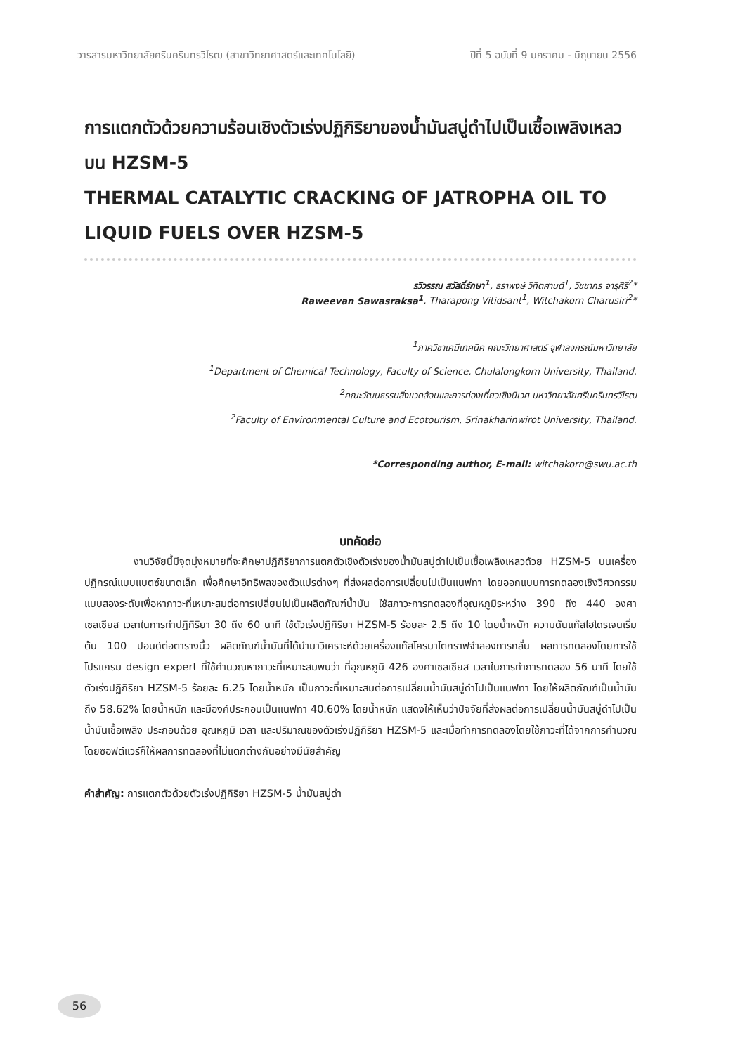วารสารมหาวิทยาลัยศรีนครินทรวิโรฒ (สาขาวิทยาศาสตร์และเทคโนโลยี) ปีที่ 5 ฉบับที่ 9 มกราคม - มิถุนายน 2556
การแตกตัวด้วยความร้อนเชิงตัวเร่งปฏิกิริยาของน้ำมันสบู่ดำไปเป็นเชื้อเพลิงเหลวบน HZSM-5
THERMAL CATALYTIC CRACKING OF JATROPHA OIL TO LIQUID FUELS OVER HZSM-5
รวิวรรณ สวัสดิ์รักษา<sup>1</sup>, ธราพงษ์ วิทิตศานต์<sup>1</sup>, วิชชากร จารุศิริ<sup>2</sup>*
Raweevan Sawasraksa<sup>1</sup>, Tharapong Vitidsant<sup>1</sup>, Witchakorn Charusiri<sup>2</sup>*
<sup>1</sup> ภาควิชาเคมีเทคนิค คณะวิทยาศาสตร์ จุฬาลงกรณ์มหาวิทยาลัย
<sup>1</sup> Department of Chemical Technology, Faculty of Science, Chulalongkorn University, Thailand.
<sup>2</sup> คณะวัฒนธรรมสิ่งแวดล้อมและการท่องเที่ยวเชิงนิเวศ มหาวิทยาลัยศรีนครินทรวิโรฒ
<sup>2</sup> Faculty of Environmental Culture and Ecotourism, Srinakharinwirot University, Thailand.
*Corresponding author, E-mail: witchakorn@swu.ac.th
บทคัดย่อ
งานวิจัยนี้มีจุดมุ่งหมายที่จะศึกษาปฏิกิริยาการแตกตัวเชิงตัวเร่งของน้ำมันสบู่ดำไปเป็นเชื้อเพลิงเหลวด้วย HZSM-5 บนเครื่องปฏิกรณ์แบบแบตซ์ขนาดเล็ก เพื่อศึกษาอิทธิพลของตัวแปรต่างๆ ที่ส่งผลต่อการเปลี่ยนไปเป็นแนฟทา โดยออกแบบการทดลองเชิงวิศวกรรมแบบสองระดับเพื่อหาภาวะที่เหมาะสมต่อการเปลี่ยนไปเป็นผลิตภัณฑ์น้ำมัน ใช้สภาวะการทดลองที่อุณหภูมิระหว่าง 390 ถึง 440 องศาเซลเซียส เวลาในการทำปฏิกิริยา 30 ถึง 60 นาที ใช้ตัวเร่งปฏิกิริยา HZSM-5 ร้อยละ 2.5 ถึง 10 โดยน้ำหนัก ความดันแก๊สไฮโดรเจนเริ่มต้น 100 ปอนด์ต่อตารางนิ้ว ผลิตภัณฑ์น้ำมันที่ได้นำมาวิเคราะห์ด้วยเครื่องแก๊สโครมาโตกราฟจำลองการกลั่น ผลการทดลองโดยการใช้โปรแกรม design expert ที่ใช้คำนวณหาภาวะที่เหมาะสมพบว่า ที่อุณหภูมิ 426 องศาเซลเซียส เวลาในการทำการทดลอง 56 นาที โดยใช้ตัวเร่งปฏิกิริยา HZSM-5 ร้อยละ 6.25 โดยน้ำหนัก เป็นภาวะที่เหมาะสมต่อการเปลี่ยนน้ำมันสบู่ดำไปเป็นแนฟทา โดยให้ผลิตภัณฑ์เป็นน้ำมันถึง 58.62% โดยน้ำหนัก และมีองค์ประกอบเป็นแนฟทา 40.60% โดยน้ำหนัก แสดงให้เห็นว่าปัจจัยที่ส่งผลต่อการเปลี่ยนน้ำมันสบู่ดำไปเป็นน้ำมันเชื้อเพลิง ประกอบด้วย อุณหภูมิ เวลา และปริมาณของตัวเร่งปฏิกิริยา HZSM-5 และเมื่อทำการทดลองโดยใช้ภาวะที่ได้จากการคำนวณโดยซอฟต์แวร์ก็ให้ผลการทดลองที่ไม่แตกต่างกันอย่างมีนัยสำคัญ
คำสำคัญ: การแตกตัวด้วยตัวเร่งปฏิกิริยา HZSM-5 น้ำมันสบู่ดำ
56